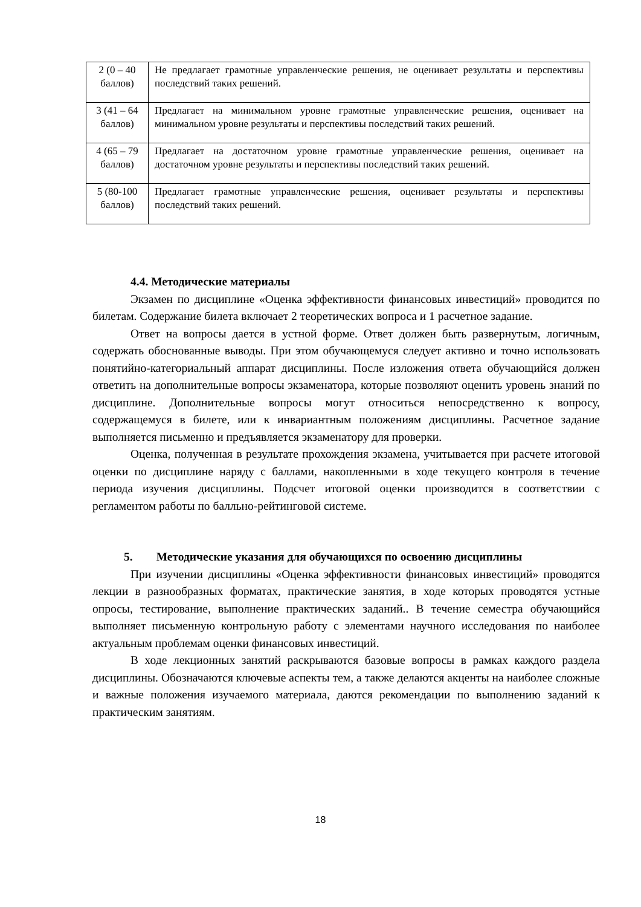| 2 (0 – 40 баллов) | Не предлагает грамотные управленческие решения, не оценивает результаты и перспективы последствий таких решений. |
| 3 (41 – 64 баллов) | Предлагает на минимальном уровне грамотные управленческие решения, оценивает на минимальном уровне результаты и перспективы последствий таких решений. |
| 4 (65 – 79 баллов) | Предлагает на достаточном уровне грамотные управленческие решения, оценивает на достаточном уровне результаты и перспективы последствий таких решений. |
| 5 (80-100 баллов) | Предлагает грамотные управленческие решения, оценивает результаты и перспективы последствий таких решений. |
4.4. Методические материалы
Экзамен по дисциплине «Оценка эффективности финансовых инвестиций» проводится по билетам. Содержание билета включает 2 теоретических вопроса и 1 расчетное задание.
Ответ на вопросы дается в устной форме. Ответ должен быть развернутым, логичным, содержать обоснованные выводы. При этом обучающемуся следует активно и точно использовать понятийно-категориальный аппарат дисциплины. После изложения ответа обучающийся должен ответить на дополнительные вопросы экзаменатора, которые позволяют оценить уровень знаний по дисциплине. Дополнительные вопросы могут относиться непосредственно к вопросу, содержащемуся в билете, или к инвариантным положениям дисциплины. Расчетное задание выполняется письменно и предъявляется экзаменатору для проверки.
Оценка, полученная в результате прохождения экзамена, учитывается при расчете итоговой оценки по дисциплине наряду с баллами, накопленными в ходе текущего контроля в течение периода изучения дисциплины. Подсчет итоговой оценки производится в соответствии с регламентом работы по балльно-рейтинговой системе.
5. Методические указания для обучающихся по освоению дисциплины
При изучении дисциплины «Оценка эффективности финансовых инвестиций» проводятся лекции в разнообразных форматах, практические занятия, в ходе которых проводятся устные опросы, тестирование, выполнение практических заданий.. В течение семестра обучающийся выполняет письменную контрольную работу с элементами научного исследования по наиболее актуальным проблемам оценки финансовых инвестиций.
В ходе лекционных занятий раскрываются базовые вопросы в рамках каждого раздела дисциплины. Обозначаются ключевые аспекты тем, а также делаются акценты на наиболее сложные и важные положения изучаемого материала, даются рекомендации по выполнению заданий к практическим занятиям.
18